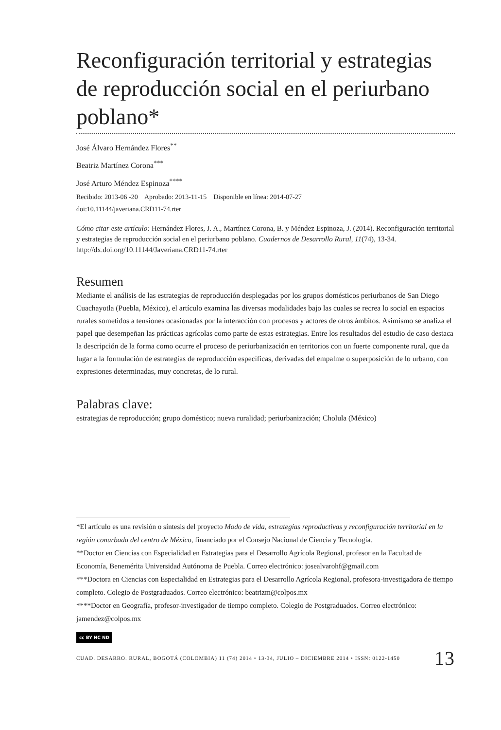Reconfiguración territorial y estrategias de reproducción social en el periurbano poblano*
José Álvaro Hernández Flores<sup>**</sup>
Beatriz Martínez Corona<sup>***</sup>
José Arturo Méndez Espinoza<sup>****</sup>
Recibido: 2013-06 -20 Aprobado: 2013-11-15 Disponible en línea: 2014-07-27
doi:10.11144/javeriana.CRD11-74.rter
Cómo citar este artículo: Hernández Flores, J. A., Martínez Corona, B. y Méndez Espinoza, J. (2014). Reconfiguración territorial y estrategias de reproducción social en el periurbano poblano. Cuadernos de Desarrollo Rural, 11(74), 13-34. http://dx.doi.org/10.11144/Javeriana.CRD11-74.rter
Resumen
Mediante el análisis de las estrategias de reproducción desplegadas por los grupos domésticos periurbanos de San Diego Cuachayotla (Puebla, México), el artículo examina las diversas modalidades bajo las cuales se recrea lo social en espacios rurales sometidos a tensiones ocasionadas por la interacción con procesos y actores de otros ámbitos. Asimismo se analiza el papel que desempeñan las prácticas agrícolas como parte de estas estrategias. Entre los resultados del estudio de caso destaca la descripción de la forma como ocurre el proceso de periurbanización en territorios con un fuerte componente rural, que da lugar a la formulación de estrategias de reproducción específicas, derivadas del empalme o superposición de lo urbano, con expresiones determinadas, muy concretas, de lo rural.
Palabras clave:
estrategias de reproducción; grupo doméstico; nueva ruralidad; periurbanización; Cholula (México)
*El artículo es una revisión o síntesis del proyecto Modo de vida, estrategias reproductivas y reconfiguración territorial en la región conurbada del centro de México, financiado por el Consejo Nacional de Ciencia y Tecnología.
**Doctor en Ciencias con Especialidad en Estrategias para el Desarrollo Agrícola Regional, profesor en la Facultad de Economía, Benemérita Universidad Autónoma de Puebla. Correo electrónico: josealvarohf@gmail.com
***Doctora en Ciencias con Especialidad en Estrategias para el Desarrollo Agrícola Regional, profesora-investigadora de tiempo completo. Colegio de Postgraduados. Correo electrónico: beatrizm@colpos.mx
****Doctor en Geografía, profesor-investigador de tiempo completo. Colegio de Postgraduados. Correo electrónico: jamendez@colpos.mx
cc BY NC ND
CUAD. DESARRO. RURAL, BOGOTÁ (COLOMBIA) 11 (74) 2014 • 13-34, JULIO – DICIEMBRE 2014 • ISSN: 0122-1450 13